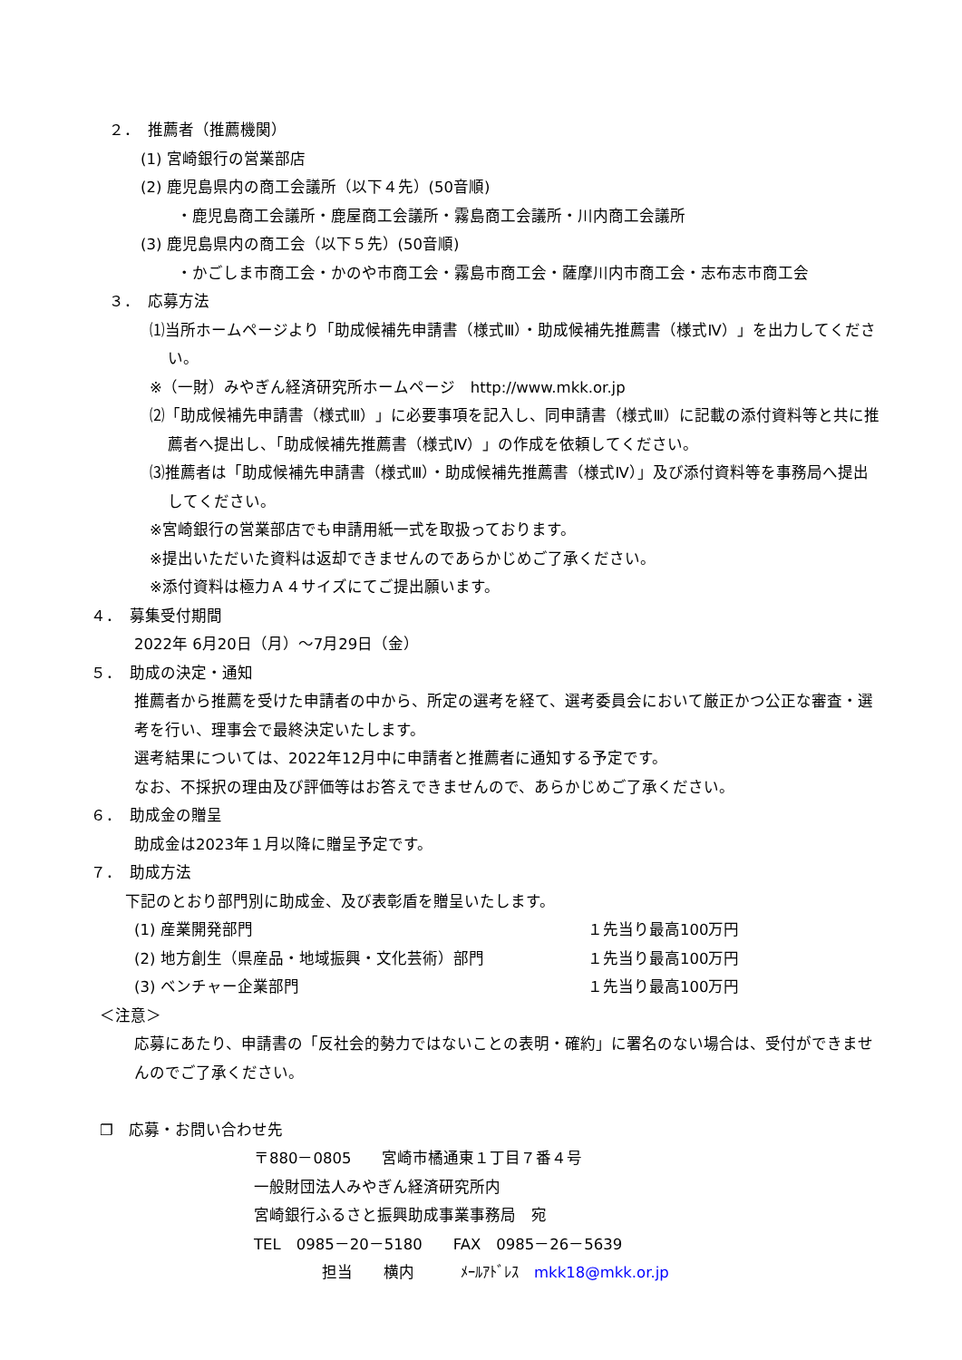２．　推薦者（推薦機関）
(1) 宮崎銀行の営業部店
(2) 鹿児島県内の商工会議所（以下４先）(50音順)
・鹿児島商工会議所・鹿屋商工会議所・霧島商工会議所・川内商工会議所
(3) 鹿児島県内の商工会（以下５先）(50音順)
・かごしま市商工会・かのや市商工会・霧島市商工会・薩摩川内市商工会・志布志市商工会
３．　応募方法
⑴当所ホームページより「助成候補先申請書（様式Ⅲ）・助成候補先推薦書（様式Ⅳ）」を出力してください。
※（一財）みやぎん経済研究所ホームページ　http://www.mkk.or.jp
⑵「助成候補先申請書（様式Ⅲ）」に必要事項を記入し、同申請書（様式Ⅲ）に記載の添付資料等と共に推薦者へ提出し、「助成候補先推薦書（様式Ⅳ）」の作成を依頼してください。
⑶推薦者は「助成候補先申請書（様式Ⅲ）・助成候補先推薦書（様式Ⅳ）」及び添付資料等を事務局へ提出してください。
※宮崎銀行の営業部店でも申請用紙一式を取扱っております。
※提出いただいた資料は返却できませんのであらかじめご了承ください。
※添付資料は極力Ａ４サイズにてご提出願います。
４．　募集受付期間
2022年 6月20日（月）～7月29日（金）
５．　助成の決定・通知
推薦者から推薦を受けた申請者の中から、所定の選考を経て、選考委員会において厳正かつ公正な審査・選考を行い、理事会で最終決定いたします。
選考結果については、2022年12月中に申請者と推薦者に通知する予定です。
なお、不採択の理由及び評価等はお答えできませんので、あらかじめご了承ください。
６．　助成金の贈呈
助成金は2023年１月以降に贈呈予定です。
７．　助成方法
下記のとおり部門別に助成金、及び表彰盾を贈呈いたします。
(1) 産業開発部門 １先当り最高100万円
(2) 地方創生（県産品・地域振興・文化芸術）部門 １先当り最高100万円
(3) ベンチャー企業部門 １先当り最高100万円
＜注意＞
応募にあたり、申請書の「反社会的勢力ではないことの表明・確約」に署名のない場合は、受付ができませんのでご了承ください。
❐　応募・お問い合わせ先
〒880－0805　　宮崎市橘通東１丁目７番４号
一般財団法人みやぎん経済研究所内
宮崎銀行ふるさと振興助成事業事務局　宛
TEL　0985－20－5180　　FAX　0985－26－5639
担当　　横内　　　ﾒｰﾙｱﾄﾞﾚｽ　mkk18@mkk.or.jp